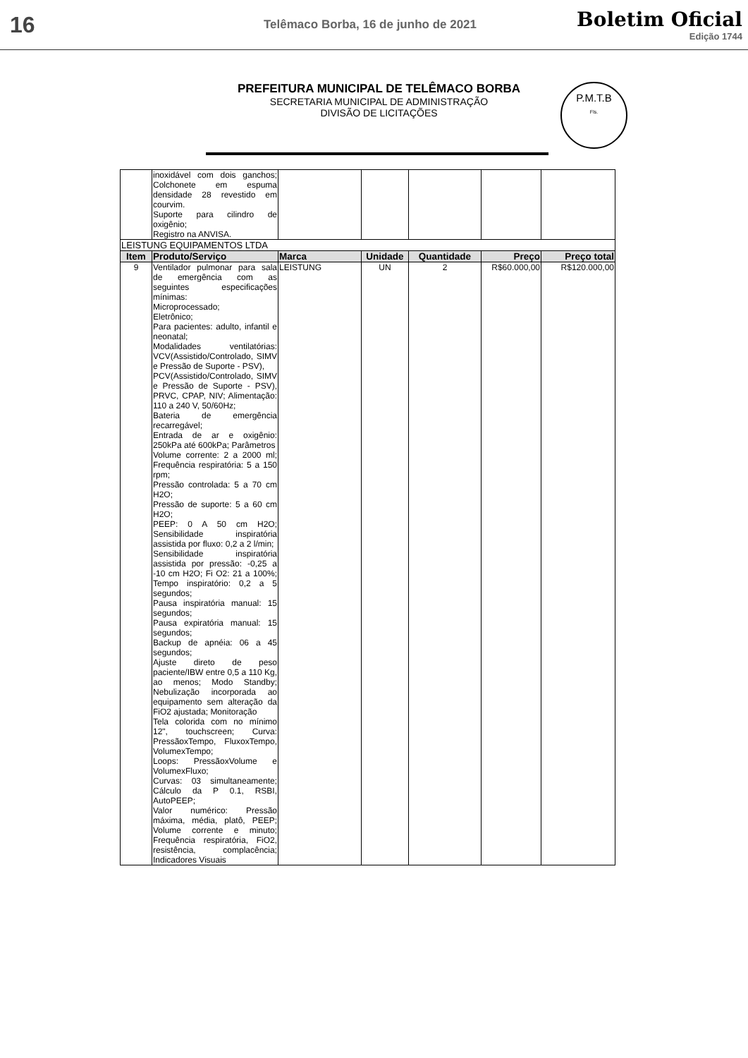16
Telêmaco Borba, 16 de junho de 2021
Boletim Oficial
Edição 1744
PREFEITURA MUNICIPAL DE TELÊMACO BORBA
SECRETARIA MUNICIPAL DE ADMINISTRAÇÃO
DIVISÃO DE LICITAÇÕES
P.M.T.B
Fls.
| | inoxidável com dois ganchos; Colchonete em espuma densidade 28 revestido em courvim. Suporte para cilindro de oxigênio; Registro na ANVISA. | | | | | |
| LEISTUNG EQUIPAMENTOS LTDA | | | | | | |
| Item | Produto/Serviço | Marca | Unidade | Quantidade | Preço | Preço total |
| 9 | Ventilador pulmonar para sala de emergência com as seguintes especificações mínimas: Microprocessado; Eletrônico; Para pacientes: adulto, infantil e neonatal; Modalidades ventilatórias: VCV(Assistido/Controlado, SIMV e Pressão de Suporte - PSV), PCV(Assistido/Controlado, SIMV e Pressão de Suporte - PSV), PRVC, CPAP, NIV; Alimentação: 110 a 240 V, 50/60Hz; Bateria de emergência recarregável; Entrada de ar e oxigênio: 250kPa até 600kPa; Parâmetros Volume corrente: 2 a 2000 ml; Frequência respiratória: 5 a 150 rpm; Pressão controlada: 5 a 70 cm H2O; Pressão de suporte: 5 a 60 cm H2O; PEEP: 0 A 50 cm H2O; Sensibilidade inspiratória assistida por fluxo: 0,2 a 2 l/min; Sensibilidade inspiratória assistida por pressão: -0,25 a -10 cm H2O; Fi O2: 21 a 100%; Tempo inspiratório: 0,2 a 5 segundos; Pausa inspiratória manual: 15 segundos; Pausa expiratória manual: 15 segundos; Backup de apnéia: 06 a 45 segundos; Ajuste direto de peso paciente/IBW entre 0,5 a 110 Kg, ao menos; Modo Standby; Nebulização incorporada ao equipamento sem alteração da FiO2 ajustada; Monitoração Tela colorida com no mínimo 12", touchscreen; Curva: PressãoxTempo, FluxoxTempo, VolumexTempo; Loops: PressãoxVolume e VolumexFluxo; Curvas: 03 simultaneamente; Cálculo da P 0.1, RSBI, AutoPEEP; Valor numérico: Pressão máxima, média, platô, PEEP; Volume corrente e minuto; Frequência respiratória, FiO2, resistência, complacência; Indicadores Visuais | LEISTUNG | UN | 2 | R$60.000,00 | R$120.000,00 |